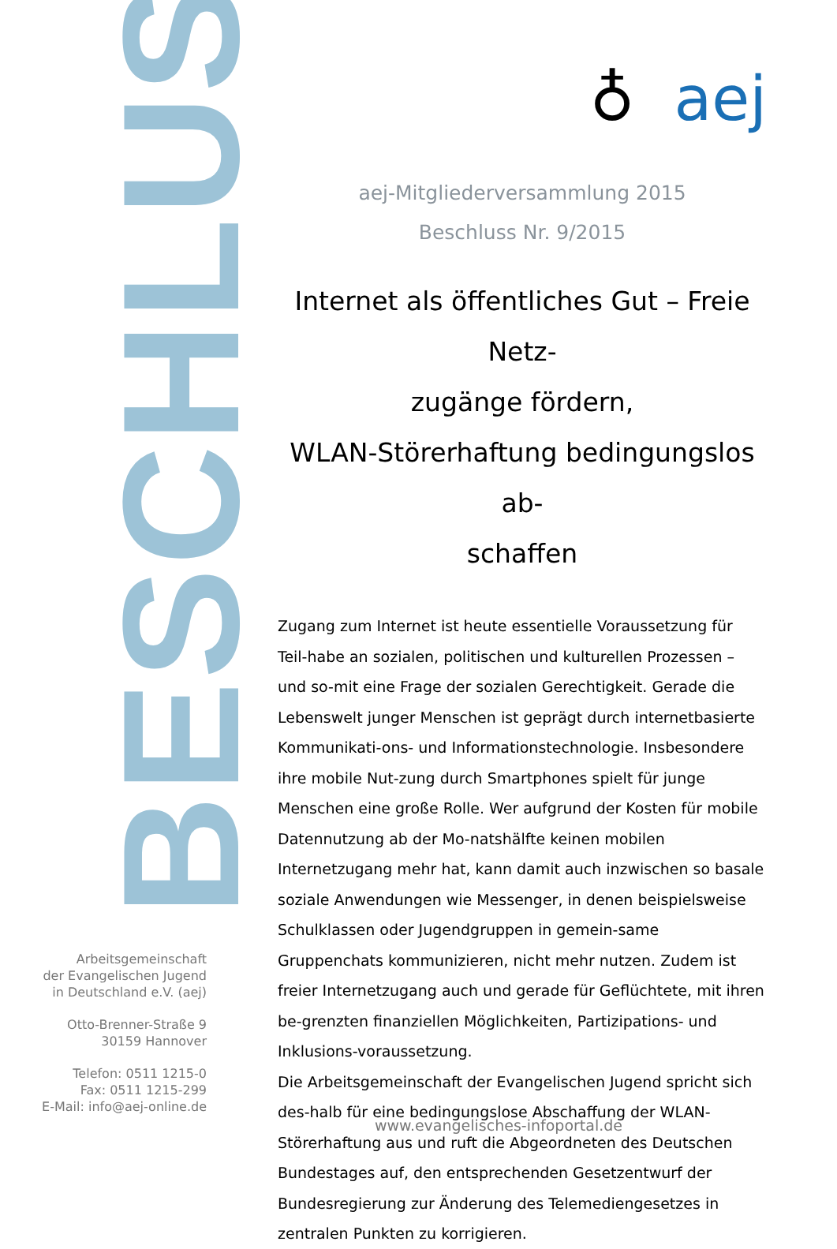BESCHLUSS
Arbeitsgemeinschaft
der Evangelischen Jugend
in Deutschland e.V. (aej)
Otto-Brenner-Straße 9
30159 Hannover
Telefon: 0511 1215-0
Fax: 0511 1215-299
E-Mail: info@aej-online.de
♁ aej
aej-Mitgliederversammlung 2015
Beschluss Nr. 9/2015
Internet als öffentliches Gut – Freie Netz-
zugänge fördern,
WLAN-Störerhaftung bedingungslos ab-
schaffen
Zugang zum Internet ist heute essentielle Voraussetzung für Teil-habe an sozialen, politischen und kulturellen Prozessen – und so-mit eine Frage der sozialen Gerechtigkeit. Gerade die Lebenswelt junger Menschen ist geprägt durch internetbasierte Kommunikati-ons- und Informationstechnologie. Insbesondere ihre mobile Nut-zung durch Smartphones spielt für junge Menschen eine große Rolle. Wer aufgrund der Kosten für mobile Datennutzung ab der Mo-natshälfte keinen mobilen Internetzugang mehr hat, kann damit auch inzwischen so basale soziale Anwendungen wie Messenger, in denen beispielsweise Schulklassen oder Jugendgruppen in gemein-same Gruppenchats kommunizieren, nicht mehr nutzen. Zudem ist freier Internetzugang auch und gerade für Geflüchtete, mit ihren be-grenzten finanziellen Möglichkeiten, Partizipations- und Inklusions-voraussetzung.
Die Arbeitsgemeinschaft der Evangelischen Jugend spricht sich des-halb für eine bedingungslose Abschaffung der WLAN-Störerhaftung aus und ruft die Abgeordneten des Deutschen Bundestages auf, den entsprechenden Gesetzentwurf der Bundesregierung zur Änderung des Telemediengesetzes in zentralen Punkten zu korrigieren.
www.evangelisches-infoportal.de